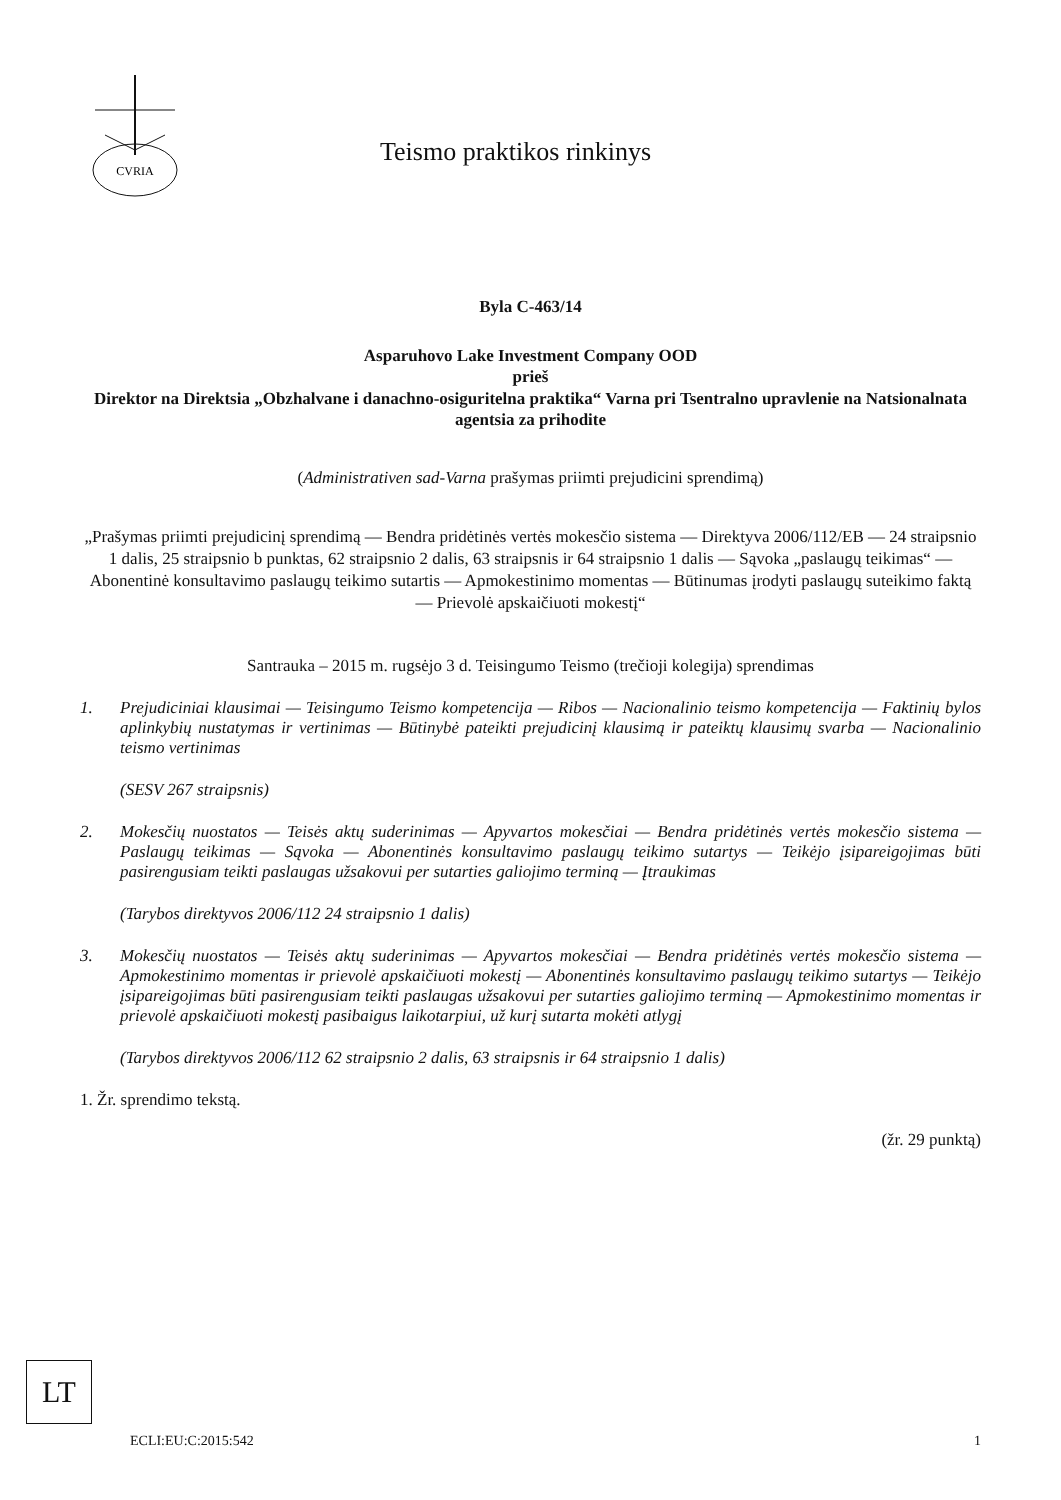CVRIA
Teismo praktikos rinkinys
Byla C-463/14
Asparuhovo Lake Investment Company OOD
prieš
Direktor na Direktsia „Obzhalvane i danachno-osiguritelna praktika“ Varna pri Tsentralno upravlenie na Natsionalnata agentsia za prihodite
(Administrativen sad-Varna prašymas priimti prejudicini sprendimą)
„Prašymas priimti prejudicinį sprendimą — Bendra pridėtinės vertės mokesčio sistema — Direktyva 2006/112/EB — 24 straipsnio 1 dalis, 25 straipsnio b punktas, 62 straipsnio 2 dalis, 63 straipsnis ir 64 straipsnio 1 dalis — Sąvoka „paslaugų teikimas“ — Abonentinė konsultavimo paslaugų teikimo sutartis — Apmokestinimo momentas — Būtinumas įrodyti paslaugų suteikimo faktą — Prievolė apskaičiuoti mokestį“
Santrauka – 2015 m. rugsėjo 3 d. Teisingumo Teismo (trečioji kolegija) sprendimas
1. Prejudiciniai klausimai — Teisingumo Teismo kompetencija — Ribos — Nacionalinio teismo kompetencija — Faktinių bylos aplinkybių nustatymas ir vertinimas — Būtinybė pateikti prejudicinį klausimą ir pateiktų klausimų svarba — Nacionalinio teismo vertinimas
(SESV 267 straipsnis)
2. Mokesčių nuostatos — Teisės aktų suderinimas — Apyvartos mokesčiai — Bendra pridėtinės vertės mokesčio sistema — Paslaugų teikimas — Sąvoka — Abonentinės konsultavimo paslaugų teikimo sutartys — Teikėjo įsipareigojimas būti pasirengusiam teikti paslaugas užsakovui per sutarties galiojimo terminą — Įtraukimas
(Tarybos direktyvos 2006/112 24 straipsnio 1 dalis)
3. Mokesčių nuostatos — Teisės aktų suderinimas — Apyvartos mokesčiai — Bendra pridėtinės vertės mokesčio sistema — Apmokestinimo momentas ir prievolė apskaičiuoti mokestį — Abonentinės konsultavimo paslaugų teikimo sutartys — Teikėjo įsipareigojimas būti pasirengusiam teikti paslaugas užsakovui per sutarties galiojimo terminą — Apmokestinimo momentas ir prievolė apskaičiuoti mokestį pasibaigus laikotarpiui, už kurį sutarta mokėti atlygį
(Tarybos direktyvos 2006/112 62 straipsnio 2 dalis, 63 straipsnis ir 64 straipsnio 1 dalis)
1. Žr. sprendimo tekstą.
(žr. 29 punktą)
LT
ECLI:EU:C:2015:542 1